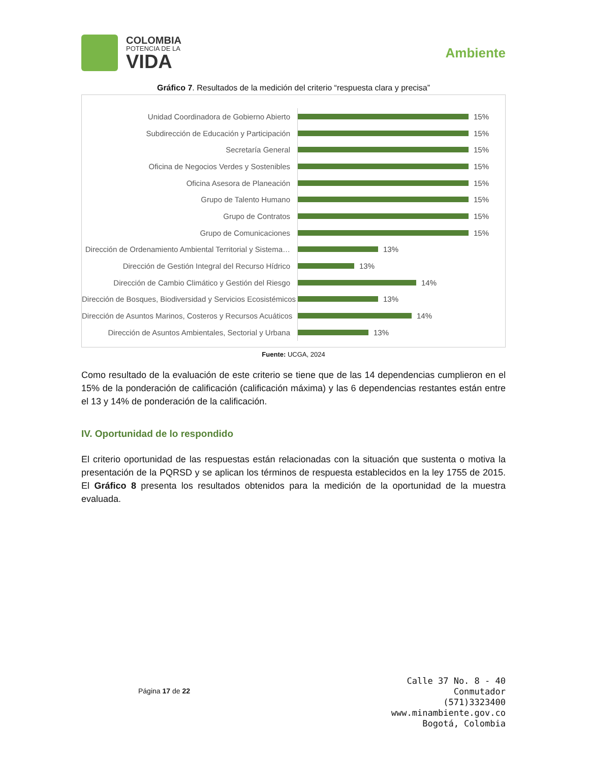COLOMBIA
POTENCIA DE LA
VIDA
Ambiente
Gráfico 7. Resultados de la medición del criterio “respuesta clara y precisa”
Unidad Coordinadora de Gobierno Abierto
15%
Subdirección de Educación y Participación
15%
Secretaría General
15%
Oficina de Negocios Verdes y Sostenibles
15%
Oficina Asesora de Planeación
15%
Grupo de Talento Humano
15%
Grupo de Contratos
15%
Grupo de Comunicaciones
15%
Dirección de Ordenamiento Ambiental Territorial y Sistema…
13%
Dirección de Gestión Integral del Recurso Hídrico
13%
Dirección de Cambio Climático y Gestión del Riesgo
14%
Dirección de Bosques, Biodiversidad y Servicios Ecosistémicos
13%
Dirección de Asuntos Marinos, Costeros y Recursos Acuáticos
14%
Dirección de Asuntos Ambientales, Sectorial y Urbana
13%
Fuente: UCGA, 2024
Como resultado de la evaluación de este criterio se tiene que de las 14 dependencias cumplieron en el 15% de la ponderación de calificación (calificación máxima) y las 6 dependencias restantes están entre el 13 y 14% de ponderación de la calificación.
IV. Oportunidad de lo respondido
El criterio oportunidad de las respuestas están relacionadas con la situación que sustenta o motiva la presentación de la PQRSD y se aplican los términos de respuesta establecidos en la ley 1755 de 2015. El Gráfico 8 presenta los resultados obtenidos para la medición de la oportunidad de la muestra evaluada.
Página 17 de 22
Calle 37 No. 8 - 40
Conmutador
(571)3323400
www.minambiente.gov.co
Bogotá, Colombia